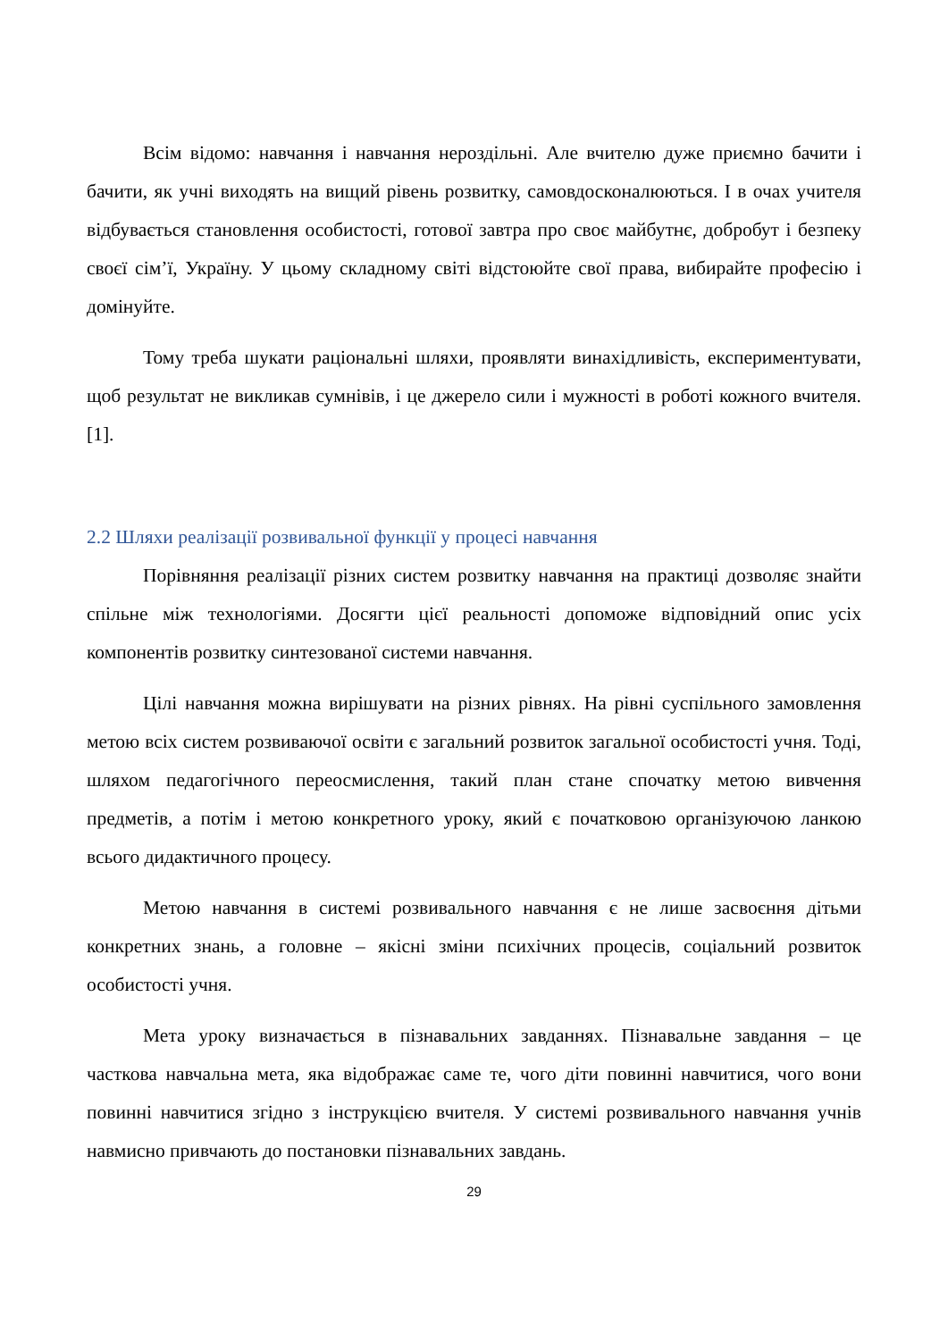Всім відомо: навчання і навчання нероздільні. Але вчителю дуже приємно бачити і бачити, як учні виходять на вищий рівень розвитку, самовдосконалюються. І в очах учителя відбувається становлення особистості, готової завтра про своє майбутнє, добробут і безпеку своєї сім’ї, Україну. У цьому складному світі відстоюйте свої права, вибирайте професію і домінуйте.
Тому треба шукати раціональні шляхи, проявляти винахідливість, експериментувати, щоб результат не викликав сумнівів, і це джерело сили і мужності в роботі кожного вчителя. [1].
2.2 Шляхи реалізації розвивальної функції у процесі навчання
Порівняння реалізації різних систем розвитку навчання на практиці дозволяє знайти спільне між технологіями. Досягти цієї реальності допоможе відповідний опис усіх компонентів розвитку синтезованої системи навчання.
Цілі навчання можна вирішувати на різних рівнях. На рівні суспільного замовлення метою всіх систем розвиваючої освіти є загальний розвиток загальної особистості учня. Тоді, шляхом педагогічного переосмислення, такий план стане спочатку метою вивчення предметів, а потім і метою конкретного уроку, який є початковою організуючою ланкою всього дидактичного процесу.
Метою навчання в системі розвивального навчання є не лише засвоєння дітьми конкретних знань, а головне – якісні зміни психічних процесів, соціальний розвиток особистості учня.
Мета уроку визначається в пізнавальних завданнях. Пізнавальне завдання – це часткова навчальна мета, яка відображає саме те, чого діти повинні навчитися, чого вони повинні навчитися згідно з інструкцією вчителя. У системі розвивального навчання учнів навмисно привчають до постановки пізнавальних завдань.
29